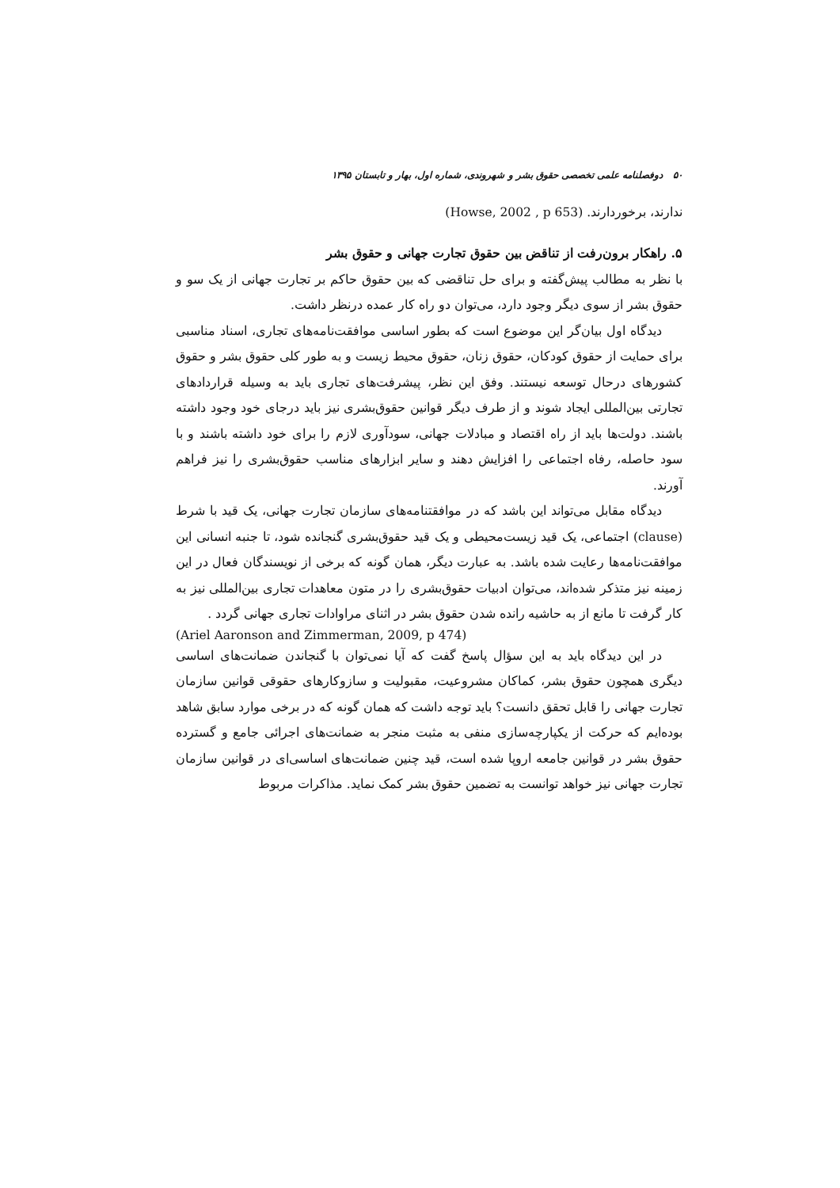۵۰ دوفصلنامه علمی تخصصی حقوق بشر و شهروندی، شماره اول، بهار و تابستان ۱۳۹۵
ندارند، برخوردارند. (Howse, 2002 , p 653)
۵. راهکار برون‌رفت از تناقض بین حقوق تجارت جهانی و حقوق بشر
با نظر به مطالب پیش‌گفته و برای حل تناقضی که بین حقوق حاکم بر تجارت جهانی از یک سو و حقوق بشر از سوی دیگر وجود دارد، می‌توان دو راه کار عمده درنظر داشت.
دیدگاه اول بیان‌گر این موضوع است که بطور اساسی موافقت‌نامه‌های تجاری، اسناد مناسبی برای حمایت از حقوق کودکان، حقوق زنان، حقوق محیط زیست و به طور کلی حقوق بشر و حقوق کشورهای درحال توسعه نیستند. وفق این نظر، پیشرفت‌های تجاری باید به وسیله قراردادهای تجارتی بین‌المللی ایجاد شوند و از طرف دیگر قوانین حقوق‌بشری نیز باید درجای خود وجود داشته باشند. دولت‌ها باید از راه اقتصاد و مبادلات جهانی، سودآوری لازم را برای خود داشته باشند و با سود حاصله، رفاه اجتماعی را افزایش دهند و سایر ابزارهای مناسب حقوق‌بشری را نیز فراهم آورند.
دیدگاه مقابل می‌تواند این باشد که در موافقتنامه‌های سازمان تجارت جهانی، یک قید با شرط (clause) اجتماعی، یک قید زیست‌محیطی و یک قید حقوق‌بشری گنجانده شود، تا جنبه انسانی این موافقت‌نامه‌ها رعایت شده باشد. به عبارت دیگر، همان گونه که برخی از نویسندگان فعال در این زمینه نیز متذکر شده‌اند، می‌توان ادبیات حقوق‌بشری را در متون معاهدات تجاری بین‌المللی نیز به کار گرفت تا مانع از به حاشیه رانده شدن حقوق بشر در اثنای مراوادات تجاری جهانی گردد .
(Ariel Aaronson and Zimmerman, 2009, p 474)
در این دیدگاه باید به این سؤال پاسخ گفت که آیا نمی‌توان با گنجاندن ضمانت‌های اساسی دیگری همچون حقوق بشر، کماکان مشروعیت، مقبولیت و سازوکارهای حقوقی قوانین سازمان تجارت جهانی را قابل تحقق دانست؟ باید توجه داشت که همان گونه که در برخی موارد سابق شاهد بوده‌ایم که حرکت از یکپارچه‌سازی منفی به مثبت منجر به ضمانت‌های اجرائی جامع و گسترده حقوق بشر در قوانین جامعه اروپا شده است، قید چنین ضمانت‌های اساسی‌ای در قوانین سازمان تجارت جهانی نیز خواهد توانست به تضمین حقوق بشر کمک نماید. مذاکرات مربوط